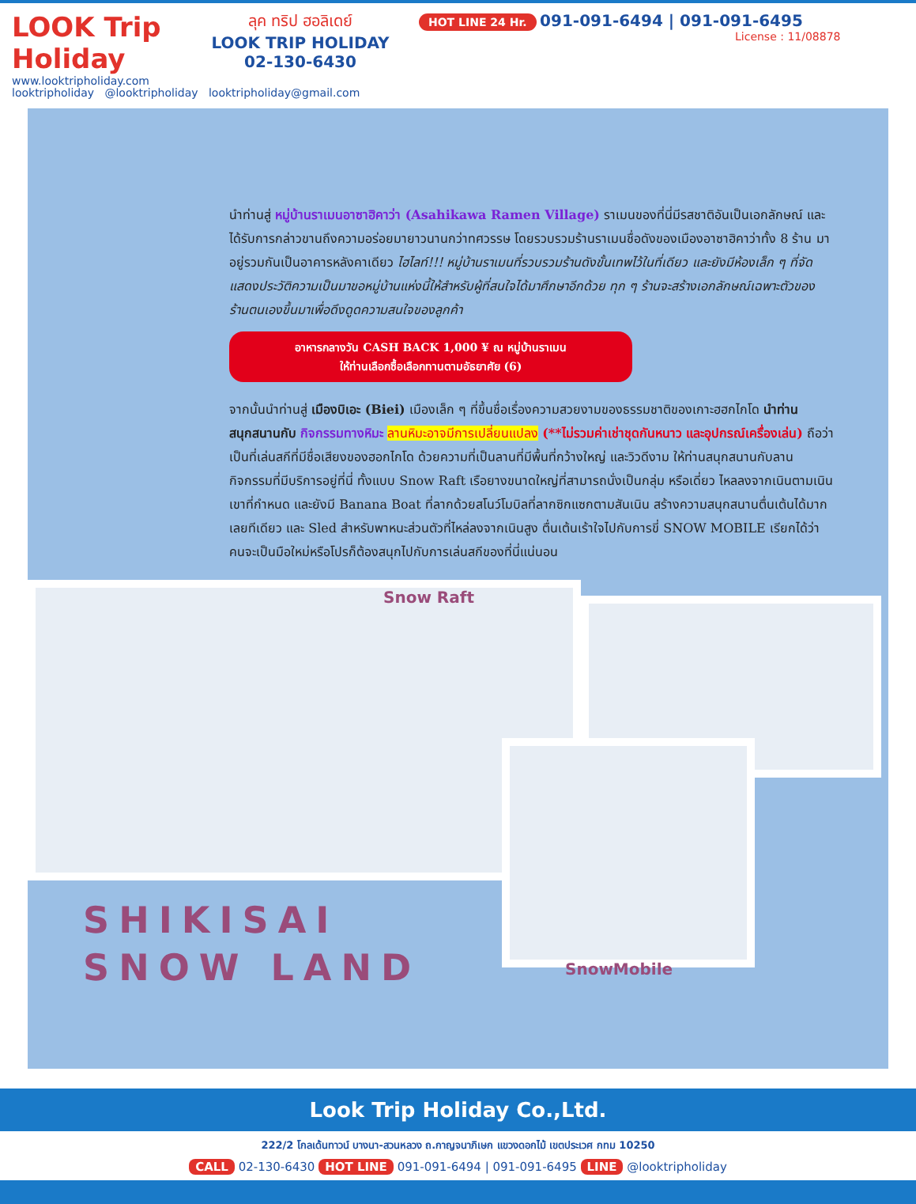LOOK Trip Holiday
www.looktripholiday.com
ลุค ทริป ฮอลิเดย์
LOOK TRIP HOLIDAY
02-130-6430
HOT LINE 24 Hr. 091-091-6494 | 091-091-6495
License : 11/08878
looktripholiday @looktripholiday looktripholiday@gmail.com
นำท่านสู่ หมู่บ้านราเมนอาซาฮิคาว่า (Asahikawa Ramen Village) ราเมนของที่นี่มีรสชาติอันเป็นเอกลักษณ์ และได้รับการกล่าวขานถึงความอร่อยมายาวนานกว่าทศวรรษ โดยรวบรวมร้านราเมนชื่อดังของเมืองอาซาฮิคาว่าทั้ง 8 ร้าน มาอยู่รวมกันเป็นอาคารหลังคาเดียว ไฮไลท์!!! หมู่บ้านราเมนที่รวบรวมร้านดังขั้นเทพไว้ในที่เดียว และยังมีห้องเล็ก ๆ ที่จัดแสดงประวัติความเป็นมาขอหมู่บ้านแห่งนี้ให้สำหรับผู้ที่สนใจได้มาศึกษาอีกด้วย ทุก ๆ ร้านจะสร้างเอกลักษณ์เฉพาะตัวของร้านตนเองขึ้นมาเพื่อดึงดูดความสนใจของลูกค้า
อาหารกลางวัน CASH BACK 1,000 ¥ ณ หมู่บ้านราเมน
ให้ท่านเลือกซื้อเลือกทานตามอัธยาศัย (6)
จากนั้นนำท่านสู่ เมืองบิเอะ (Biei) เมืองเล็ก ๆ ที่ขึ้นชื่อเรื่องความสวยงามของธรรมชาติของเกาะฮฮกไกโด นำท่านสนุกสนานกับ กิจกรรมทางหิมะ ลานหิมะอาจมีการเปลี่ยนแปลง (**ไม่รวมค่าเช่าชุดกันหนาว และอุปกรณ์เครื่องเล่น) ถือว่าเป็นที่เล่นสกีที่มีชื่อเสียงของฮอกไกโด ด้วยความที่เป็นลานที่มีพื้นที่กว้างใหญ่ และวิวดีงาม ให้ท่านสนุกสนานกับลานกิจกรรมที่มีบริการอยู่ที่นี่ ทั้งแบบ Snow Raft เรือยางขนาดใหญ่ที่สามารถนั่งเป็นกลุ่ม หรือเดี่ยว ไหลลงจากเนินตามเนินเขาที่กำหนด และยังมี Banana Boat ที่ลากด้วยสโนว์โมบิลที่ลากซิกแซกตามสันเนิน สร้างความสนุกสนานตื่นเต้นได้มากเลยทีเดียว และ Sled สำหรับพาหนะส่วนตัวที่ไหล่ลงจากเนินสูง ตื่นเต้นเร้าใจไปกับการขี่ SNOW MOBILE เรียกได้ว่าคนจะเป็นมือใหม่หรือโปรก็ต้องสนุกไปกับการเล่นสกีของที่นี่แน่นอน
Snow Raft
SnowMobile
SHIKISAI
SNOW LAND
Look Trip Holiday Co.,Ltd.
222/2 โกลเด้นทาวน์ บางนา-สวนหลวง ถ.กาญจนาภิเษก แขวงดอกไม้ เขตประเวศ กทม 10250
CALL 02-130-6430 HOT LINE 091-091-6494 | 091-091-6495 LINE @looktripholiday